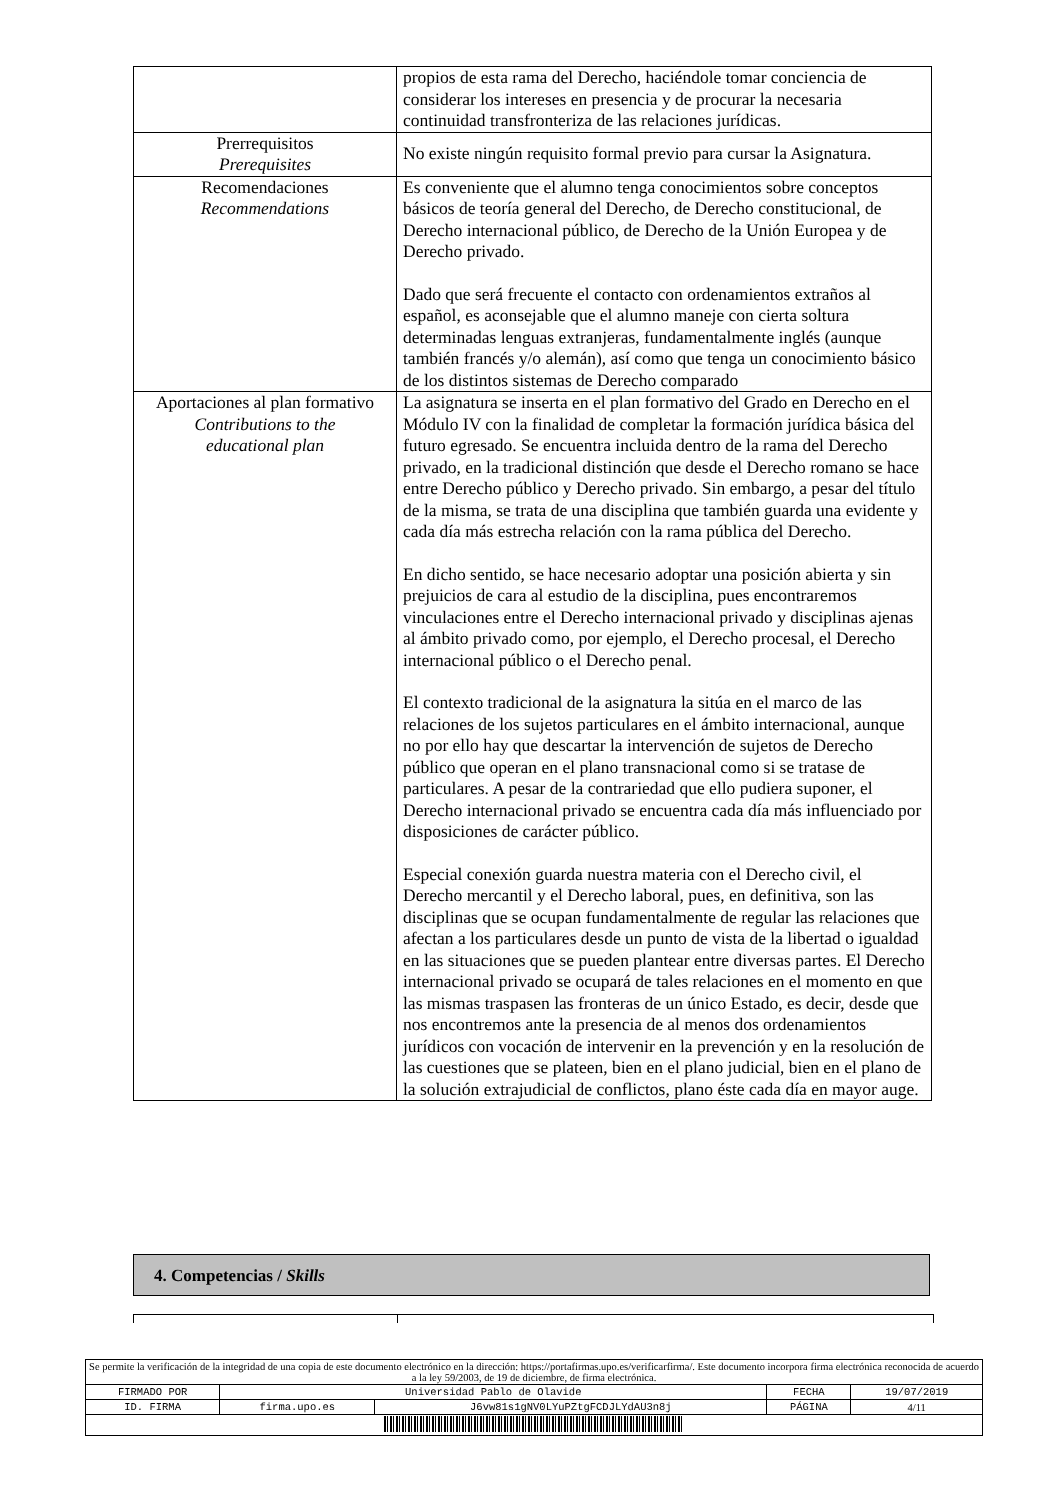| | propios de esta rama del Derecho, haciéndole tomar conciencia de considerar los intereses en presencia y de procurar la necesaria continuidad transfronteriza de las relaciones jurídicas. |
| Prerrequisitos Prerequisites | No existe ningún requisito formal previo para cursar la Asignatura. |
| Recomendaciones Recommendations | Es conveniente que el alumno tenga conocimientos sobre conceptos básicos de teoría general del Derecho, de Derecho constitucional, de Derecho internacional público, de Derecho de la Unión Europea y de Derecho privado. Dado que será frecuente el contacto con ordenamientos extraños al español, es aconsejable que el alumno maneje con cierta soltura determinadas lenguas extranjeras, fundamentalmente inglés (aunque también francés y/o alemán), así como que tenga un conocimiento básico de los distintos sistemas de Derecho comparado |
| Aportaciones al plan formativo Contributions to the educational plan | La asignatura se inserta en el plan formativo del Grado en Derecho en el Módulo IV con la finalidad de completar la formación jurídica básica del futuro egresado. Se encuentra incluida dentro de la rama del Derecho privado, en la tradicional distinción que desde el Derecho romano se hace entre Derecho público y Derecho privado. Sin embargo, a pesar del título de la misma, se trata de una disciplina que también guarda una evidente y cada día más estrecha relación con la rama pública del Derecho. En dicho sentido, se hace necesario adoptar una posición abierta y sin prejuicios de cara al estudio de la disciplina, pues encontraremos vinculaciones entre el Derecho internacional privado y disciplinas ajenas al ámbito privado como, por ejemplo, el Derecho procesal, el Derecho internacional público o el Derecho penal. El contexto tradicional de la asignatura la sitúa en el marco de las relaciones de los sujetos particulares en el ámbito internacional, aunque no por ello hay que descartar la intervención de sujetos de Derecho público que operan en el plano transnacional como si se tratase de particulares. A pesar de la contrariedad que ello pudiera suponer, el Derecho internacional privado se encuentra cada día más influenciado por disposiciones de carácter público. Especial conexión guarda nuestra materia con el Derecho civil, el Derecho mercantil y el Derecho laboral, pues, en definitiva, son las disciplinas que se ocupan fundamentalmente de regular las relaciones que afectan a los particulares desde un punto de vista de la libertad o igualdad en las situaciones que se pueden plantear entre diversas partes. El Derecho internacional privado se ocupará de tales relaciones en el momento en que las mismas traspasen las fronteras de un único Estado, es decir, desde que nos encontremos ante la presencia de al menos dos ordenamientos jurídicos con vocación de intervenir en la prevención y en la resolución de las cuestiones que se plateen, bien en el plano judicial, bien en el plano de la solución extrajudicial de conflictos, plano éste cada día en mayor auge. |
4. Competencias / Skills
| Se permite la verificación de la integridad de una copia de este documento electrónico en la dirección: https://portafirmas.upo.es/verificarfirma/. Este documento incorpora firma electrónica reconocida de acuerdo a la ley 59/2003, de 19 de diciembre, de firma electrónica. | | | | |
| FIRMADO POR | Universidad Pablo de Olavide | | FECHA | 19/07/2019 |
| ID. FIRMA | firma.upo.es | J6vw81s1gNV0LYuPZtgFCDJLYdAU3n8j | PÁGINA | 4/11 |